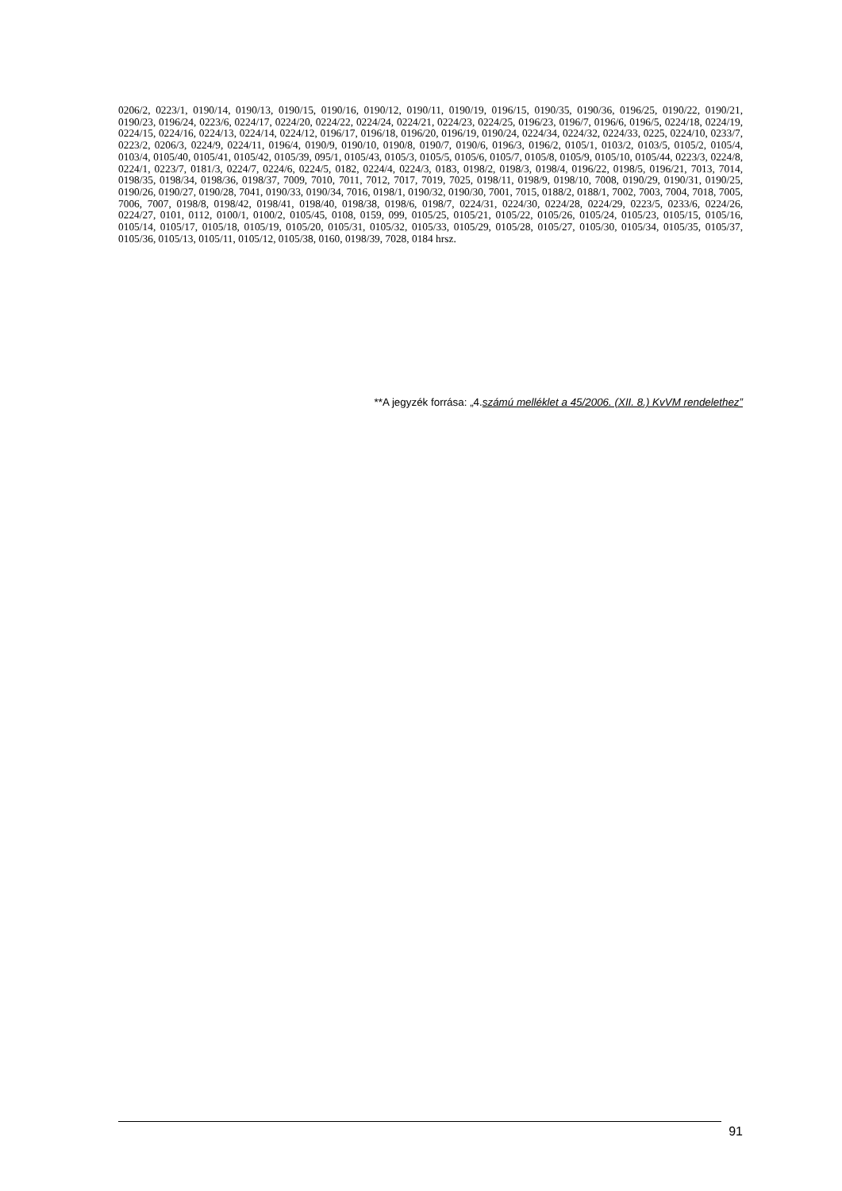0206/2, 0223/1, 0190/14, 0190/13, 0190/15, 0190/16, 0190/12, 0190/11, 0190/19, 0196/15, 0190/35, 0190/36, 0196/25, 0190/22, 0190/21, 0190/23, 0196/24, 0223/6, 0224/17, 0224/20, 0224/22, 0224/24, 0224/21, 0224/23, 0224/25, 0196/23, 0196/7, 0196/6, 0196/5, 0224/18, 0224/19, 0224/15, 0224/16, 0224/13, 0224/14, 0224/12, 0196/17, 0196/18, 0196/20, 0196/19, 0190/24, 0224/34, 0224/32, 0224/33, 0225, 0224/10, 0233/7, 0223/2, 0206/3, 0224/9, 0224/11, 0196/4, 0190/9, 0190/10, 0190/8, 0190/7, 0190/6, 0196/3, 0196/2, 0105/1, 0103/2, 0103/5, 0105/2, 0105/4, 0103/4, 0105/40, 0105/41, 0105/42, 0105/39, 095/1, 0105/43, 0105/3, 0105/5, 0105/6, 0105/7, 0105/8, 0105/9, 0105/10, 0105/44, 0223/3, 0224/8, 0224/1, 0223/7, 0181/3, 0224/7, 0224/6, 0224/5, 0182, 0224/4, 0224/3, 0183, 0198/2, 0198/3, 0198/4, 0196/22, 0198/5, 0196/21, 7013, 7014, 0198/35, 0198/34, 0198/36, 0198/37, 7009, 7010, 7011, 7012, 7017, 7019, 7025, 0198/11, 0198/9, 0198/10, 7008, 0190/29, 0190/31, 0190/25, 0190/26, 0190/27, 0190/28, 7041, 0190/33, 0190/34, 7016, 0198/1, 0190/32, 0190/30, 7001, 7015, 0188/2, 0188/1, 7002, 7003, 7004, 7018, 7005, 7006, 7007, 0198/8, 0198/42, 0198/41, 0198/40, 0198/38, 0198/6, 0198/7, 0224/31, 0224/30, 0224/28, 0224/29, 0223/5, 0233/6, 0224/26, 0224/27, 0101, 0112, 0100/1, 0100/2, 0105/45, 0108, 0159, 099, 0105/25, 0105/21, 0105/22, 0105/26, 0105/24, 0105/23, 0105/15, 0105/16, 0105/14, 0105/17, 0105/18, 0105/19, 0105/20, 0105/31, 0105/32, 0105/33, 0105/29, 0105/28, 0105/27, 0105/30, 0105/34, 0105/35, 0105/37, 0105/36, 0105/13, 0105/11, 0105/12, 0105/38, 0160, 0198/39, 7028, 0184 hrsz.
**A jegyzék forrása: „4.számú melléklet a 45/2006. (XII. 8.) KvVM rendelethez”
91